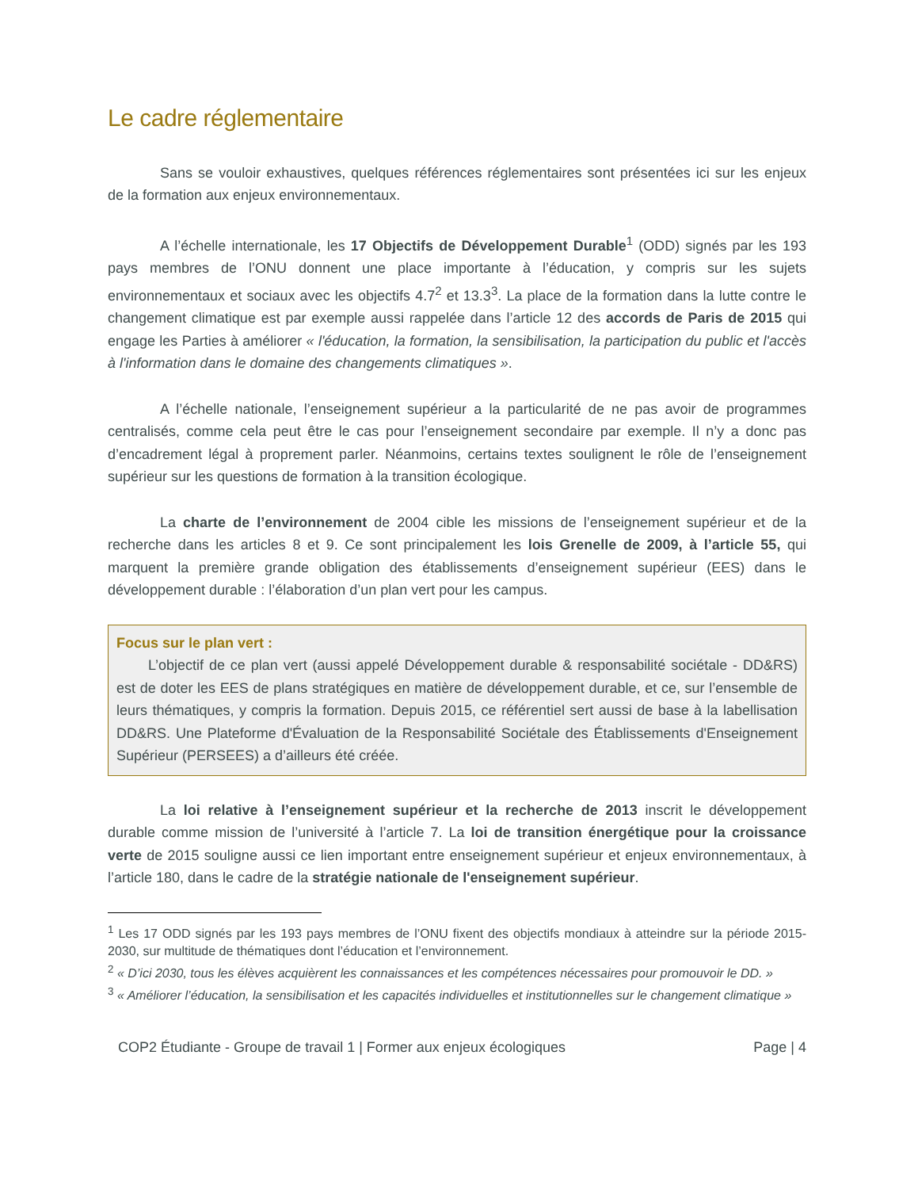Le cadre réglementaire
Sans se vouloir exhaustives, quelques références réglementaires sont présentées ici sur les enjeux de la formation aux enjeux environnementaux.
A l’échelle internationale, les 17 Objectifs de Développement Durable<sup>1</sup> (ODD) signés par les 193 pays membres de l’ONU donnent une place importante à l’éducation, y compris sur les sujets environnementaux et sociaux avec les objectifs 4.7<sup>2</sup> et 13.3<sup>3</sup>. La place de la formation dans la lutte contre le changement climatique est par exemple aussi rappelée dans l’article 12 des accords de Paris de 2015 qui engage les Parties à améliorer « l'éducation, la formation, la sensibilisation, la participation du public et l'accès à l'information dans le domaine des changements climatiques ».
A l’échelle nationale, l’enseignement supérieur a la particularité de ne pas avoir de programmes centralisés, comme cela peut être le cas pour l’enseignement secondaire par exemple. Il n’y a donc pas d’encadrement légal à proprement parler. Néanmoins, certains textes soulignent le rôle de l’enseignement supérieur sur les questions de formation à la transition écologique.
La charte de l’environnement de 2004 cible les missions de l’enseignement supérieur et de la recherche dans les articles 8 et 9. Ce sont principalement les lois Grenelle de 2009, à l’article 55, qui marquent la première grande obligation des établissements d’enseignement supérieur (EES) dans le développement durable : l’élaboration d’un plan vert pour les campus.
Focus sur le plan vert :
L’objectif de ce plan vert (aussi appelé Développement durable & responsabilité sociétale - DD&RS) est de doter les EES de plans stratégiques en matière de développement durable, et ce, sur l’ensemble de leurs thématiques, y compris la formation. Depuis 2015, ce référentiel sert aussi de base à la labellisation DD&RS. Une Plateforme d'Évaluation de la Responsabilité Sociétale des Établissements d'Enseignement Supérieur (PERSEES) a d’ailleurs été créée.
La loi relative à l’enseignement supérieur et la recherche de 2013 inscrit le développement durable comme mission de l’université à l’article 7. La loi de transition énergétique pour la croissance verte de 2015 souligne aussi ce lien important entre enseignement supérieur et enjeux environnementaux, à l’article 180, dans le cadre de la stratégie nationale de l'enseignement supérieur.
<sup>1</sup> Les 17 ODD signés par les 193 pays membres de l’ONU fixent des objectifs mondiaux à atteindre sur la période 2015-2030, sur multitude de thématiques dont l’éducation et l’environnement.
<sup>2</sup> « D’ici 2030, tous les élèves acquièrent les connaissances et les compétences nécessaires pour promouvoir le DD. »
<sup>3</sup> « Améliorer l’éducation, la sensibilisation et les capacités individuelles et institutionnelles sur le changement climatique »
COP2 Étudiante - Groupe de travail 1 | Former aux enjeux écologiques Page | 4